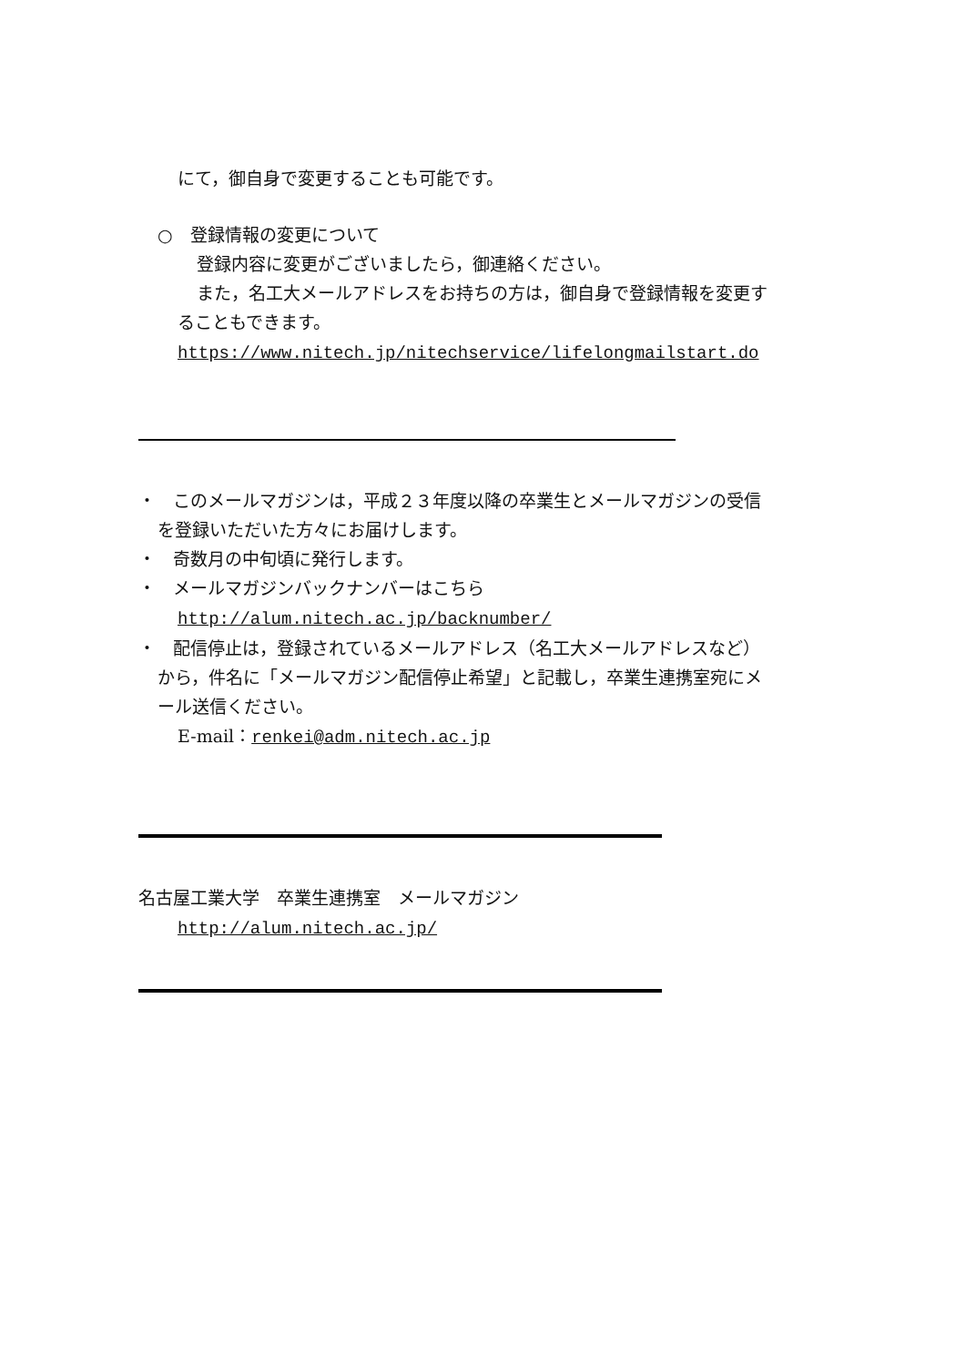にて，御自身で変更することも可能です。
○　登録情報の変更について
登録内容に変更がございましたら，御連絡ください。
また，名工大メールアドレスをお持ちの方は，御自身で登録情報を変更す
ることもできます。
https://www.nitech.jp/nitechservice/lifelongmailstart.do
・　このメールマガジンは，平成２３年度以降の卒業生とメールマガジンの受信
を登録いただいた方々にお届けします。
・　奇数月の中旬頃に発行します。
・　メールマガジンバックナンバーはこちら
http://alum.nitech.ac.jp/backnumber/
・　配信停止は，登録されているメールアドレス（名工大メールアドレスなど）
から，件名に「メールマガジン配信停止希望」と記載し，卒業生連携室宛にメ
ール送信ください。
E-mail：renkei@adm.nitech.ac.jp
名古屋工業大学　卒業生連携室　メールマガジン
http://alum.nitech.ac.jp/